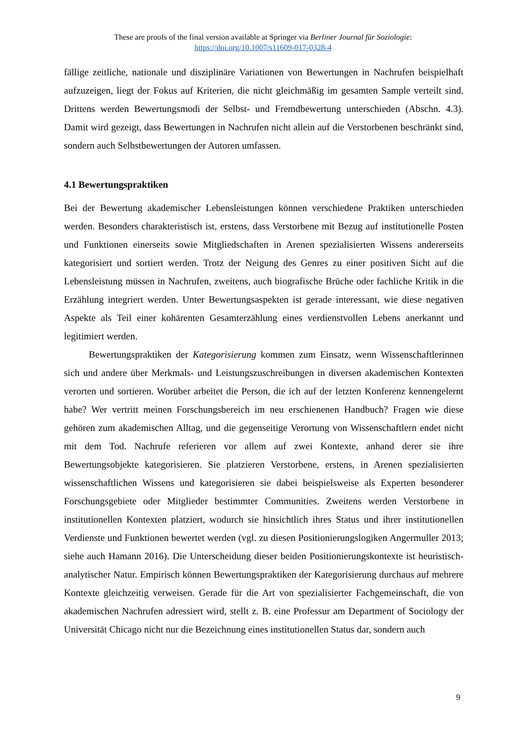These are proofs of the final version available at Springer via Berliner Journal für Soziologie:
https://doi.org/10.1007/s11609-017-0328-4
fällige zeitliche, nationale und disziplinäre Variationen von Bewertungen in Nachrufen beispielhaft aufzuzeigen, liegt der Fokus auf Kriterien, die nicht gleichmäßig im gesamten Sample verteilt sind. Drittens werden Bewertungsmodi der Selbst- und Fremdbewertung unterschieden (Abschn. 4.3). Damit wird gezeigt, dass Bewertungen in Nachrufen nicht allein auf die Verstorbenen beschränkt sind, sondern auch Selbstbewertungen der Autoren umfassen.
4.1 Bewertungspraktiken
Bei der Bewertung akademischer Lebensleistungen können verschiedene Praktiken unterschieden werden. Besonders charakteristisch ist, erstens, dass Verstorbene mit Bezug auf institutionelle Posten und Funktionen einerseits sowie Mitgliedschaften in Arenen spezialisierten Wissens andererseits kategorisiert und sortiert werden. Trotz der Neigung des Genres zu einer positiven Sicht auf die Lebensleistung müssen in Nachrufen, zweitens, auch biografische Brüche oder fachliche Kritik in die Erzählung integriert werden. Unter Bewertungsaspekten ist gerade interessant, wie diese negativen Aspekte als Teil einer kohärenten Gesamterzählung eines verdienstvollen Lebens anerkannt und legitimiert werden.
Bewertungspraktiken der Kategorisierung kommen zum Einsatz, wenn Wissenschaftlerinnen sich und andere über Merkmals- und Leistungszuschreibungen in diversen akademischen Kontexten verorten und sortieren. Worüber arbeitet die Person, die ich auf der letzten Konferenz kennengelernt habe? Wer vertritt meinen Forschungsbereich im neu erschienenen Handbuch? Fragen wie diese gehören zum akademischen Alltag, und die gegenseitige Verortung von Wissenschaftlern endet nicht mit dem Tod. Nachrufe referieren vor allem auf zwei Kontexte, anhand derer sie ihre Bewertungsobjekte kategorisieren. Sie platzieren Verstorbene, erstens, in Arenen spezialisierten wissenschaftlichen Wissens und kategorisieren sie dabei beispielsweise als Experten besonderer Forschungsgebiete oder Mitglieder bestimmter Communities. Zweitens werden Verstorbene in institutionellen Kontexten platziert, wodurch sie hinsichtlich ihres Status und ihrer institutionellen Verdienste und Funktionen bewertet werden (vgl. zu diesen Positionierungslogiken Angermuller 2013; siehe auch Hamann 2016). Die Unterscheidung dieser beiden Positionierungskontexte ist heuristisch-analytischer Natur. Empirisch können Bewertungspraktiken der Kategorisierung durchaus auf mehrere Kontexte gleichzeitig verweisen. Gerade für die Art von spezialisierter Fachgemeinschaft, die von akademischen Nachrufen adressiert wird, stellt z. B. eine Professur am Department of Sociology der Universität Chicago nicht nur die Bezeichnung eines institutionellen Status dar, sondern auch
9